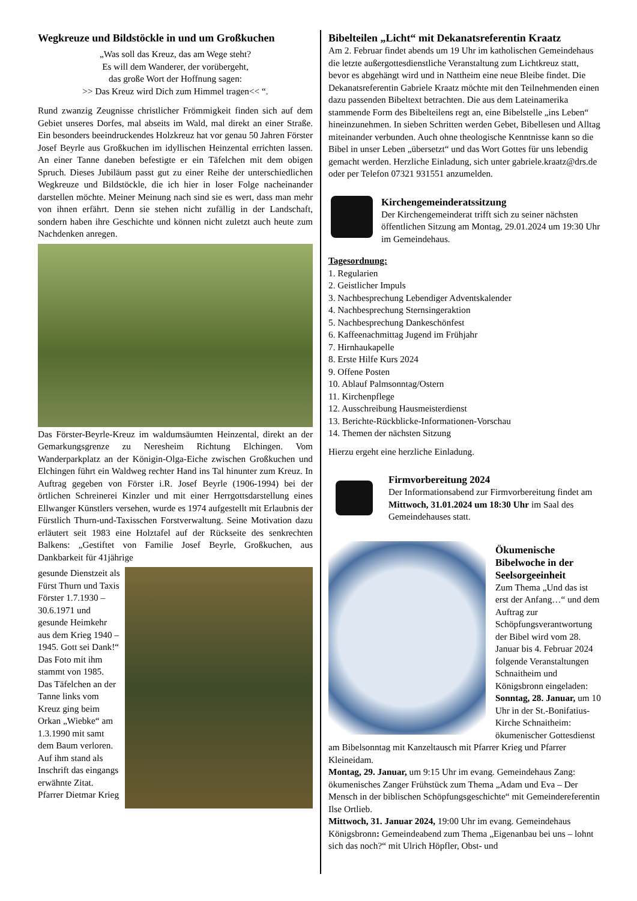Wegkreuze und Bildstöckle in und um Großkuchen
„Was soll das Kreuz, das am Wege steht?
Es will dem Wanderer, der vorübergeht,
das große Wort der Hoffnung sagen:
>> Das Kreuz wird Dich zum Himmel tragen<< “.
Rund zwanzig Zeugnisse christlicher Frömmigkeit finden sich auf dem Gebiet unseres Dorfes, mal abseits im Wald, mal direkt an einer Straße. Ein besonders beeindruckendes Holzkreuz hat vor genau 50 Jahren Förster Josef Beyrle aus Großkuchen im idyllischen Heinzental errichten lassen. An einer Tanne daneben befestigte er ein Täfelchen mit dem obigen Spruch. Dieses Jubiläum passt gut zu einer Reihe der unterschiedlichen Wegkreuze und Bildstöckle, die ich hier in loser Folge nacheinander darstellen möchte. Meiner Meinung nach sind sie es wert, dass man mehr von ihnen erfährt. Denn sie stehen nicht zufällig in der Landschaft, sondern haben ihre Geschichte und können nicht zuletzt auch heute zum Nachdenken anregen.
Das Förster-Beyrle-Kreuz im waldumsäumten Heinzental, direkt an der Gemarkungsgrenze zu Neresheim Richtung Elchingen. Vom Wanderparkplatz an der Königin-Olga-Eiche zwischen Großkuchen und Elchingen führt ein Waldweg rechter Hand ins Tal hinunter zum Kreuz. In Auftrag gegeben von Förster i.R. Josef Beyrle (1906-1994) bei der örtlichen Schreinerei Kinzler und mit einer Herrgottsdarstellung eines Ellwanger Künstlers versehen, wurde es 1974 aufgestellt mit Erlaubnis der Fürstlich Thurn-und-Taxisschen Forstverwaltung. Seine Motivation dazu erläutert seit 1983 eine Holztafel auf der Rückseite des senkrechten Balkens: „Gestiftet von Familie Josef Beyrle, Großkuchen, aus Dankbarkeit für 41jährige
gesunde Dienstzeit als Fürst Thurn und Taxis Förster 1.7.1930 – 30.6.1971 und gesunde Heimkehr aus dem Krieg 1940 – 1945. Gott sei Dank!“ Das Foto mit ihm stammt von 1985. Das Täfelchen an der Tanne links vom Kreuz ging beim Orkan „Wiebke“ am 1.3.1990 mit samt dem Baum verloren. Auf ihm stand als Inschrift das eingangs erwähnte Zitat.
Pfarrer Dietmar Krieg
Bibelteilen „Licht“ mit Dekanatsreferentin Kraatz
Am 2. Februar findet abends um 19 Uhr im katholischen Gemeindehaus die letzte außergottesdienstliche Veranstaltung zum Lichtkreuz statt, bevor es abgehängt wird und in Nattheim eine neue Bleibe findet. Die Dekanatsreferentin Gabriele Kraatz möchte mit den Teilnehmenden einen dazu passenden Bibeltext betrachten. Die aus dem Lateinamerika stammende Form des Bibelteilens regt an, eine Bibelstelle „ins Leben“ hineinzunehmen. In sieben Schritten werden Gebet, Bibellesen und Alltag miteinander verbunden. Auch ohne theologische Kenntnisse kann so die Bibel in unser Leben „übersetzt“ und das Wort Gottes für uns lebendig gemacht werden. Herzliche Einladung, sich unter gabriele.kraatz@drs.de oder per Telefon 07321 931551 anzumelden.
Kirchengemeinderatssitzung
Der Kirchengemeinderat trifft sich zu seiner nächsten öffentlichen Sitzung am Montag, 29.01.2024 um 19:30 Uhr im Gemeindehaus.
Tagesordnung:
1. Regularien
2. Geistlicher Impuls
3. Nachbesprechung Lebendiger Adventskalender
4. Nachbesprechung Sternsingeraktion
5. Nachbesprechung Dankeschönfest
6. Kaffeenachmittag Jugend im Frühjahr
7. Hirnhaukapelle
8. Erste Hilfe Kurs 2024
9. Offene Posten
10. Ablauf Palmsonntag/Ostern
11. Kirchenpflege
12. Ausschreibung Hausmeisterdienst
13. Berichte-Rückblicke-Informationen-Vorschau
14. Themen der nächsten Sitzung
Hierzu ergeht eine herzliche Einladung.
Firmvorbereitung 2024
Der Informationsabend zur Firmvorbereitung findet am Mittwoch, 31.01.2024 um 18:30 Uhr im Saal des Gemeindehauses statt.
Ökumenische Bibelwoche in der Seelsorgeeinheit
Zum Thema „Und das ist erst der Anfang…“ und dem Auftrag zur Schöpfungsverantwortung der Bibel wird vom 28. Januar bis 4. Februar 2024 folgende Veranstaltungen Schnaitheim und Königsbronn eingeladen:
Sonntag, 28. Januar, um 10 Uhr in der St.-Bonifatius-Kirche Schnaitheim: ökumenischer Gottesdienst am Bibelsonntag mit Kanzeltausch mit Pfarrer Krieg und Pfarrer Kleineidam.
Montag, 29. Januar, um 9:15 Uhr im evang. Gemeindehaus Zang: ökumenisches Zanger Frühstück zum Thema „Adam und Eva – Der Mensch in der biblischen Schöpfungsgeschichte“ mit Gemeindereferentin Ilse Ortlieb.
Mittwoch, 31. Januar 2024, 19:00 Uhr im evang. Gemeindehaus Königsbronn: Gemeindeabend zum Thema „Eigenanbau bei uns – lohnt sich das noch?“ mit Ulrich Höpfler, Obst- und